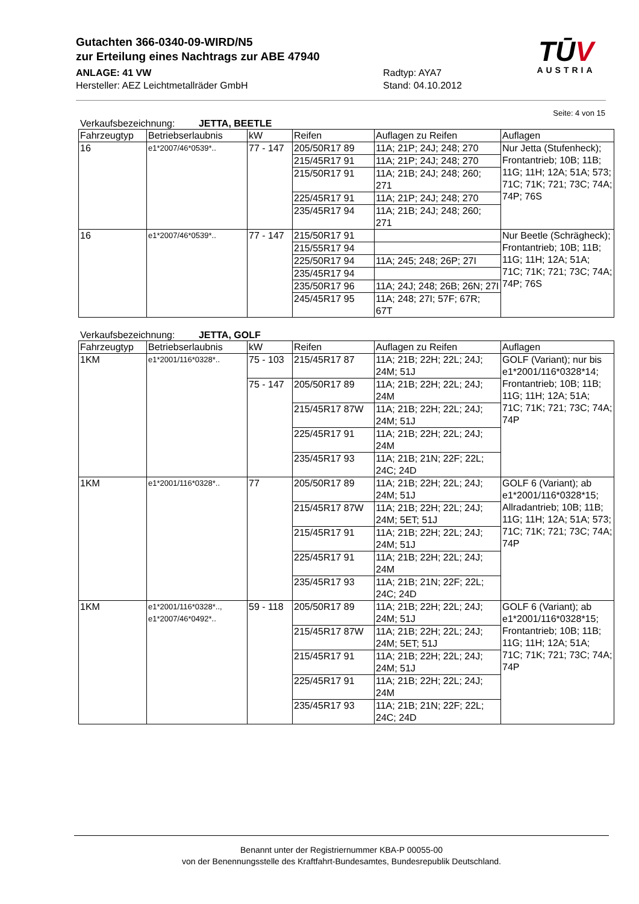Gutachten 366-0340-09-WIRD/N5
zur Erteilung eines Nachtrags zur ABE 47940
ANLAGE: 41 VW Radtyp: AYA7
Hersteller: AEZ Leichtmetallräder GmbH Stand: 04.10.2012
TŪV
AUSTRIA
Seite: 4 von 15
Verkaufsbezeichnung: JETTA, BEETLE
| Fahrzeugtyp | Betriebserlaubnis | kW | Reifen | Auflagen zu Reifen | Auflagen |
| --- | --- | --- | --- | --- | --- |
| 16 | e1*2007/46*0539*.. | 77 - 147 | 205/50R17 89 | 11A; 21P; 24J; 248; 270 | Nur Jetta (Stufenheck); Frontantrieb; 10B; 11B; 11G; 11H; 12A; 51A; 573; 71C; 71K; 721; 73C; 74A; 74P; 76S |
| | | | 215/45R17 91 | 11A; 21P; 24J; 248; 270 | |
| | | | 215/50R17 91 | 11A; 21B; 24J; 248; 260; 271 | |
| | | | 225/45R17 91 | 11A; 21P; 24J; 248; 270 | |
| | | | 235/45R17 94 | 11A; 21B; 24J; 248; 260; 271 | |
| 16 | e1*2007/46*0539*.. | 77 - 147 | 215/50R17 91 | | Nur Beetle (Schrägheck); Frontantrieb; 10B; 11B; 11G; 11H; 12A; 51A; 71C; 71K; 721; 73C; 74A; 74P; 76S |
| | | | 215/55R17 94 | | |
| | | | 225/50R17 94 | 11A; 245; 248; 26P; 27I | |
| | | | 235/45R17 94 | | |
| | | | 235/50R17 96 | 11A; 24J; 248; 26B; 26N; 27I | |
| | | | 245/45R17 95 | 11A; 248; 27I; 57F; 67R; 67T | |
Verkaufsbezeichnung: JETTA, GOLF
| Fahrzeugtyp | Betriebserlaubnis | kW | Reifen | Auflagen zu Reifen | Auflagen |
| --- | --- | --- | --- | --- | --- |
| 1KM | e1*2001/116*0328*.. | 75 - 103 | 215/45R17 87 | 11A; 21B; 22H; 22L; 24J; 24M; 51J | GOLF (Variant); nur bis e1*2001/116*0328*14; Frontantrieb; 10B; 11B; 11G; 11H; 12A; 51A; 71C; 71K; 721; 73C; 74A; 74P |
| | | 75 - 147 | 205/50R17 89 | 11A; 21B; 22H; 22L; 24J; 24M | |
| | | | 215/45R17 87W | 11A; 21B; 22H; 22L; 24J; 24M; 51J | |
| | | | 225/45R17 91 | 11A; 21B; 22H; 22L; 24J; 24M | |
| | | | 235/45R17 93 | 11A; 21B; 21N; 22F; 22L; 24C; 24D | |
| 1KM | e1*2001/116*0328*.. | 77 | 205/50R17 89 | 11A; 21B; 22H; 22L; 24J; 24M; 51J | GOLF 6 (Variant); ab e1*2001/116*0328*15; Allradantrieb; 10B; 11B; 11G; 11H; 12A; 51A; 573; 71C; 71K; 721; 73C; 74A; 74P |
| | | | 215/45R17 87W | 11A; 21B; 22H; 22L; 24J; 24M; 5ET; 51J | |
| | | | 215/45R17 91 | 11A; 21B; 22H; 22L; 24J; 24M; 51J | |
| | | | 225/45R17 91 | 11A; 21B; 22H; 22L; 24J; 24M | |
| | | | 235/45R17 93 | 11A; 21B; 21N; 22F; 22L; 24C; 24D | |
| 1KM | e1*2001/116*0328*.., e1*2007/46*0492*.. | 59 - 118 | 205/50R17 89 | 11A; 21B; 22H; 22L; 24J; 24M; 51J | GOLF 6 (Variant); ab e1*2001/116*0328*15; Frontantrieb; 10B; 11B; 11G; 11H; 12A; 51A; 71C; 71K; 721; 73C; 74A; 74P |
| | | | 215/45R17 87W | 11A; 21B; 22H; 22L; 24J; 24M; 5ET; 51J | |
| | | | 215/45R17 91 | 11A; 21B; 22H; 22L; 24J; 24M; 51J | |
| | | | 225/45R17 91 | 11A; 21B; 22H; 22L; 24J; 24M | |
| | | | 235/45R17 93 | 11A; 21B; 21N; 22F; 22L; 24C; 24D | |
Benannt unter der Registriernummer KBA-P 00055-00
von der Benennungsstelle des Kraftfahrt-Bundesamtes, Bundesrepublik Deutschland.